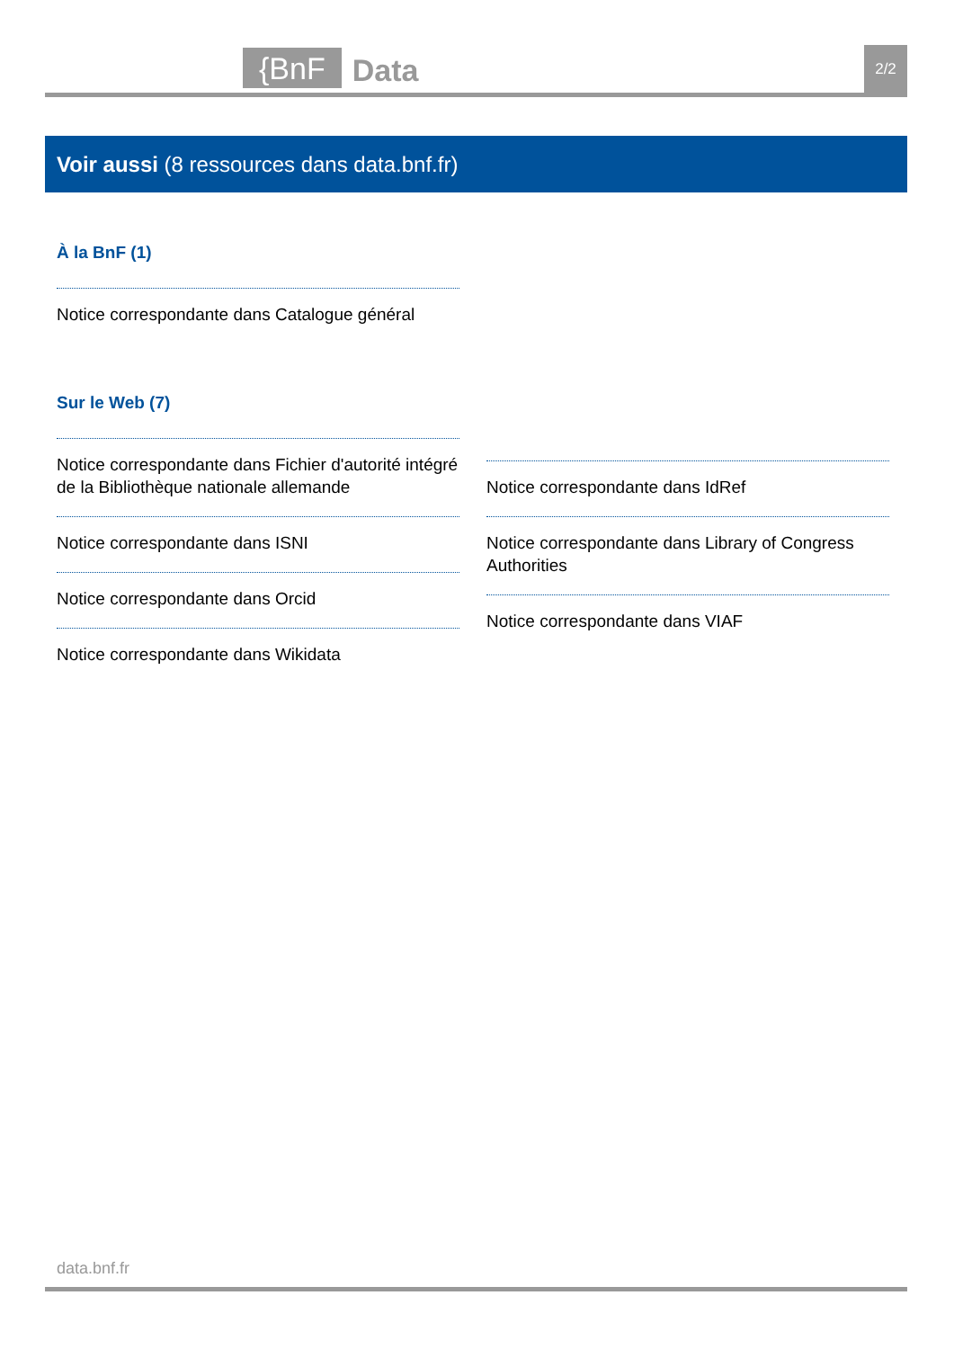{BnF Data 2/2
Voir aussi (8 ressources dans data.bnf.fr)
À la BnF (1)
Notice correspondante dans Catalogue général
Sur le Web (7)
Notice correspondante dans Fichier d'autorité intégré de la Bibliothèque nationale allemande
Notice correspondante dans ISNI
Notice correspondante dans Orcid
Notice correspondante dans Wikidata
Notice correspondante dans IdRef
Notice correspondante dans Library of Congress Authorities
Notice correspondante dans VIAF
data.bnf.fr